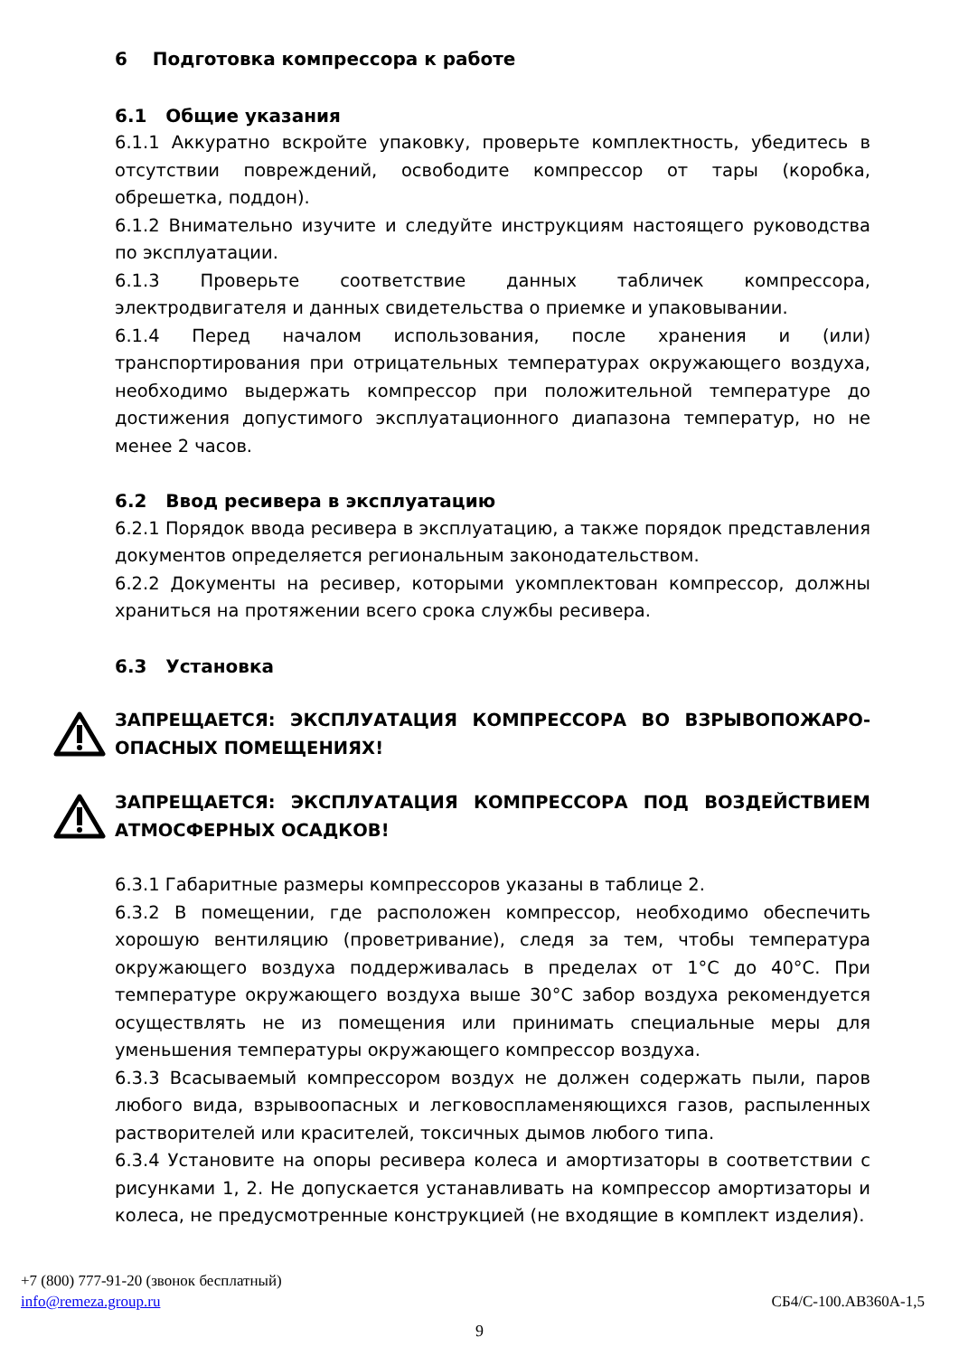6 Подготовка компрессора к работе
6.1 Общие указания
6.1.1 Аккуратно вскройте упаковку, проверьте комплектность, убедитесь в отсутствии повреждений, освободите компрессор от тары (коробка, обрешетка, поддон).
6.1.2 Внимательно изучите и следуйте инструкциям настоящего руководства по эксплуатации.
6.1.3 Проверьте соответствие данных табличек компрессора, электродвигателя и данных свидетельства о приемке и упаковывании.
6.1.4 Перед началом использования, после хранения и (или) транспортирования при отрицательных температурах окружающего воздуха, необходимо выдержать компрессор при положительной температуре до достижения допустимого эксплуатационного диапазона температур, но не менее 2 часов.
6.2 Ввод ресивера в эксплуатацию
6.2.1 Порядок ввода ресивера в эксплуатацию, а также порядок представления документов определяется региональным законодательством.
6.2.2 Документы на ресивер, которыми укомплектован компрессор, должны храниться на протяжении всего срока службы ресивера.
6.3 Установка
ЗАПРЕЩАЕТСЯ: ЭКСПЛУАТАЦИЯ КОМПРЕССОРА ВО ВЗРЫВОПОЖАРО-ОПАСНЫХ ПОМЕЩЕНИЯХ!
ЗАПРЕЩАЕТСЯ: ЭКСПЛУАТАЦИЯ КОМПРЕССОРА ПОД ВОЗДЕЙСТВИЕМ АТМОСФЕРНЫХ ОСАДКОВ!
6.3.1 Габаритные размеры компрессоров указаны в таблице 2.
6.3.2 В помещении, где расположен компрессор, необходимо обеспечить хорошую вентиляцию (проветривание), следя за тем, чтобы температура окружающего воздуха поддерживалась в пределах от 1°С до 40°С. При температуре окружающего воздуха выше 30°С забор воздуха рекомендуется осуществлять не из помещения или принимать специальные меры для уменьшения температуры окружающего компрессор воздуха.
6.3.3 Всасываемый компрессором воздух не должен содержать пыли, паров любого вида, взрывоопасных и легковоспламеняющихся газов, распыленных растворителей или красителей, токсичных дымов любого типа.
6.3.4 Установите на опоры ресивера колеса и амортизаторы в соответствии с рисунками 1, 2. Не допускается устанавливать на компрессор амортизаторы и колеса, не предусмотренные конструкцией (не входящие в комплект изделия).
+7 (800) 777-91-20 (звонок бесплатный)
info@remeza.group.ru
СБ4/С-100.АВ360А-1,5
9